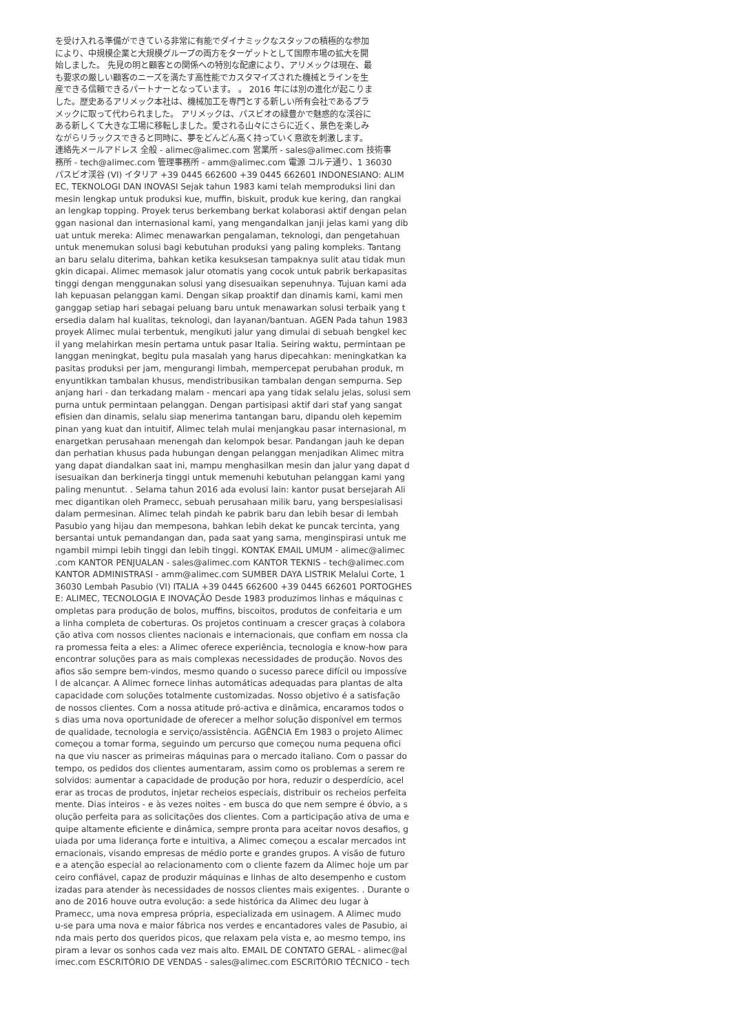を受け入れる準備ができている非常に有能でダイナミックなスタッフの積極的な参加
により、中規模企業と大規模グループの両方をターゲットとして国際市場の拡大を開
始しました。 先見の明と顧客との関係への特別な配慮により、アリメックは現在、最
も要求の厳しい顧客のニーズを満たす高性能でカスタマイズされた機械とラインを生
産できる信頼できるパートナーとなっています。 。 2016 年には別の進化が起こりま
した。歴史あるアリメック本社は、機械加工を専門とする新しい所有会社であるプラ
メックに取って代わられました。 アリメックは、パスビオの緑豊かで魅惑的な渓谷に
ある新しくて大きな工場に移転しました。愛される山々にさらに近く、景色を楽しみ
ながらリラックスできると同時に、夢をどんどん高く持っていく意欲を刺激します。
連絡先メールアドレス 全般 - alimec@alimec.com 営業所 - sales@alimec.com 技術事
務所 - tech@alimec.com 管理事務所 - amm@alimec.com 電源 コルテ通り、1 36030
パスビオ渓谷 (VI) イタリア +39 0445 662600 +39 0445 662601 INDONESIANO: ALIM
EC, TEKNOLOGI DAN INOVASI Sejak tahun 1983 kami telah memproduksi lini dan
mesin lengkap untuk produksi kue, muffin, biskuit, produk kue kering, dan rangkai
an lengkap topping. Proyek terus berkembang berkat kolaborasi aktif dengan pelan
ggan nasional dan internasional kami, yang mengandalkan janji jelas kami yang dib
uat untuk mereka: Alimec menawarkan pengalaman, teknologi, dan pengetahuan
untuk menemukan solusi bagi kebutuhan produksi yang paling kompleks. Tantang
an baru selalu diterima, bahkan ketika kesuksesan tampaknya sulit atau tidak mun
gkin dicapai. Alimec memasok jalur otomatis yang cocok untuk pabrik berkapasitas
tinggi dengan menggunakan solusi yang disesuaikan sepenuhnya. Tujuan kami ada
lah kepuasan pelanggan kami. Dengan sikap proaktif dan dinamis kami, kami men
ganggap setiap hari sebagai peluang baru untuk menawarkan solusi terbaik yang t
ersedia dalam hal kualitas, teknologi, dan layanan/bantuan. AGEN Pada tahun 1983
proyek Alimec mulai terbentuk, mengikuti jalur yang dimulai di sebuah bengkel kec
il yang melahirkan mesin pertama untuk pasar Italia. Seiring waktu, permintaan pe
langgan meningkat, begitu pula masalah yang harus dipecahkan: meningkatkan ka
pasitas produksi per jam, mengurangi limbah, mempercepat perubahan produk, m
enyuntikkan tambalan khusus, mendistribusikan tambalan dengan sempurna. Sep
anjang hari - dan terkadang malam - mencari apa yang tidak selalu jelas, solusi sem
purna untuk permintaan pelanggan. Dengan partisipasi aktif dari staf yang sangat
efisien dan dinamis, selalu siap menerima tantangan baru, dipandu oleh kepemim
pinan yang kuat dan intuitif, Alimec telah mulai menjangkau pasar internasional, m
enargetkan perusahaan menengah dan kelompok besar. Pandangan jauh ke depan
dan perhatian khusus pada hubungan dengan pelanggan menjadikan Alimec mitra
yang dapat diandalkan saat ini, mampu menghasilkan mesin dan jalur yang dapat d
isesuaikan dan berkinerja tinggi untuk memenuhi kebutuhan pelanggan kami yang
paling menuntut. . Selama tahun 2016 ada evolusi lain: kantor pusat bersejarah Ali
mec digantikan oleh Pramecc, sebuah perusahaan milik baru, yang berspesialisasi
dalam permesinan. Alimec telah pindah ke pabrik baru dan lebih besar di lembah
Pasubio yang hijau dan mempesona, bahkan lebih dekat ke puncak tercinta, yang
bersantai untuk pemandangan dan, pada saat yang sama, menginspirasi untuk me
ngambil mimpi lebih tinggi dan lebih tinggi. KONTAK EMAIL UMUM - alimec@alimec
.com KANTOR PENJUALAN - sales@alimec.com KANTOR TEKNIS - tech@alimec.com
KANTOR ADMINISTRASI - amm@alimec.com SUMBER DAYA LISTRIK Melalui Corte, 1
36030 Lembah Pasubio (VI) ITALIA +39 0445 662600 +39 0445 662601 PORTOGHES
E: ALIMEC, TECNOLOGIA E INOVAÇÃO Desde 1983 produzimos linhas e máquinas c
ompletas para produção de bolos, muffins, biscoitos, produtos de confeitaria e um
a linha completa de coberturas. Os projetos continuam a crescer graças à colabora
ção ativa com nossos clientes nacionais e internacionais, que confiam em nossa cla
ra promessa feita a eles: a Alimec oferece experiência, tecnologia e know-how para
encontrar soluções para as mais complexas necessidades de produção. Novos des
afios são sempre bem-vindos, mesmo quando o sucesso parece difícil ou impossíve
l de alcançar. A Alimec fornece linhas automáticas adequadas para plantas de alta
capacidade com soluções totalmente customizadas. Nosso objetivo é a satisfação
de nossos clientes. Com a nossa atitude pró-activa e dinâmica, encaramos todos o
s dias uma nova oportunidade de oferecer a melhor solução disponível em termos
de qualidade, tecnologia e serviço/assistência. AGÊNCIA Em 1983 o projeto Alimec
começou a tomar forma, seguindo um percurso que começou numa pequena ofici
na que viu nascer as primeiras máquinas para o mercado italiano. Com o passar do
tempo, os pedidos dos clientes aumentaram, assim como os problemas a serem re
solvidos: aumentar a capacidade de produção por hora, reduzir o desperdício, acel
erar as trocas de produtos, injetar recheios especiais, distribuir os recheios perfeita
mente. Dias inteiros - e às vezes noites - em busca do que nem sempre é óbvio, a s
olução perfeita para as solicitações dos clientes. Com a participação ativa de uma e
quipe altamente eficiente e dinâmica, sempre pronta para aceitar novos desafios, g
uiada por uma liderança forte e intuitiva, a Alimec começou a escalar mercados int
ernacionais, visando empresas de médio porte e grandes grupos. A visão de futuro
e a atenção especial ao relacionamento com o cliente fazem da Alimec hoje um par
ceiro confiável, capaz de produzir máquinas e linhas de alto desempenho e custom
izadas para atender às necessidades de nossos clientes mais exigentes. . Durante o
ano de 2016 houve outra evolução: a sede histórica da Alimec deu lugar à
Pramecc, uma nova empresa própria, especializada em usinagem. A Alimec mudo
u-se para uma nova e maior fábrica nos verdes e encantadores vales de Pasubio, ai
nda mais perto dos queridos picos, que relaxam pela vista e, ao mesmo tempo, ins
piram a levar os sonhos cada vez mais alto. EMAIL DE CONTATO GERAL - alimec@al
imec.com ESCRITÓRIO DE VENDAS - sales@alimec.com ESCRITÓRIO TÉCNICO - tech